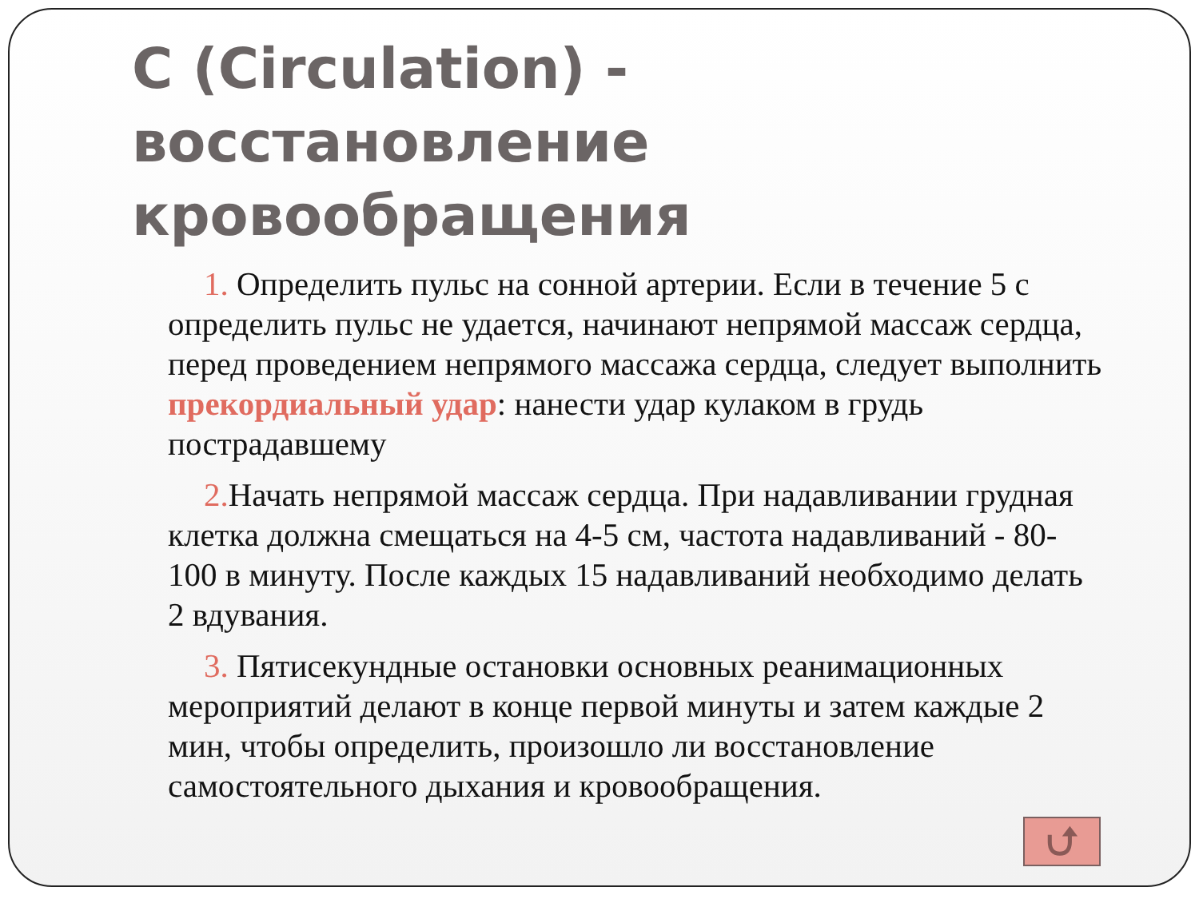C (Circulation) - восстановление кровообращения
1. Определить пульс на сонной артерии. Если в течение 5 с определить пульс не удается, начинают непрямой массаж сердца, перед проведением непрямого массажа сердца, следует выполнить прекордиальный удар: нанести удар кулаком в грудь пострадавшему
2. Начать непрямой массаж сердца. При надавливании грудная клетка должна смещаться на 4-5 см, частота надавливаний - 80-100 в минуту. После каждых 15 надавливаний необходимо делать 2 вдувания.
3. Пятисекундные остановки основных реанимационных мероприятий делают в конце первой минуты и затем каждые 2 мин, чтобы определить, произошло ли восстановление самостоятельного дыхания и кровообращения.
⮍